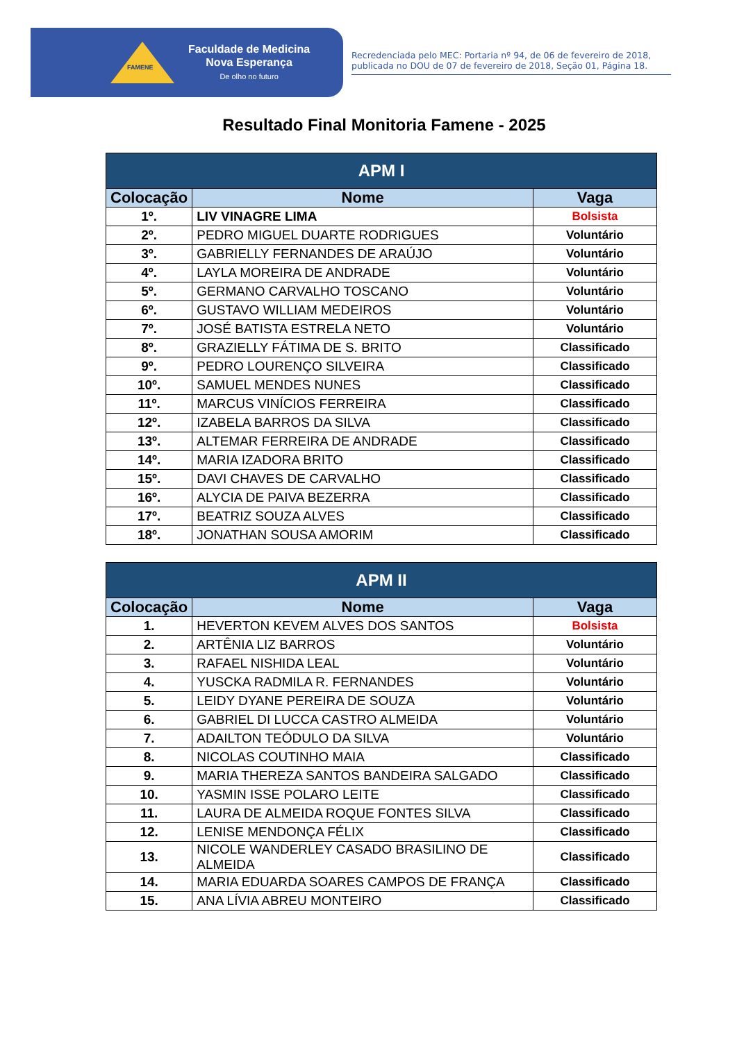FAMENE
Faculdade de Medicina
Nova Esperança
De olho no futuro
Recredenciada pelo MEC: Portaria nº 94, de 06 de fevereiro de 2018, publicada no DOU de 07 de fevereiro de 2018, Seção 01, Página 18.
Resultado Final Monitoria Famene - 2025
| APM I | | |
| --- | --- | --- |
| Colocação | Nome | Vaga |
| 1º. | LIV VINAGRE LIMA | Bolsista |
| 2º. | PEDRO MIGUEL DUARTE RODRIGUES | Voluntário |
| 3º. | GABRIELLY FERNANDES DE ARAÚJO | Voluntário |
| 4º. | LAYLA MOREIRA DE ANDRADE | Voluntário |
| 5º. | GERMANO CARVALHO TOSCANO | Voluntário |
| 6º. | GUSTAVO WILLIAM MEDEIROS | Voluntário |
| 7º. | JOSÉ BATISTA ESTRELA NETO | Voluntário |
| 8º. | GRAZIELLY FÁTIMA DE S. BRITO | Classificado |
| 9º. | PEDRO LOURENÇO SILVEIRA | Classificado |
| 10º. | SAMUEL MENDES NUNES | Classificado |
| 11º. | MARCUS VINÍCIOS FERREIRA | Classificado |
| 12º. | IZABELA BARROS DA SILVA | Classificado |
| 13º. | ALTEMAR FERREIRA DE ANDRADE | Classificado |
| 14º. | MARIA IZADORA BRITO | Classificado |
| 15º. | DAVI CHAVES DE CARVALHO | Classificado |
| 16º. | ALYCIA DE PAIVA BEZERRA | Classificado |
| 17º. | BEATRIZ SOUZA ALVES | Classificado |
| 18º. | JONATHAN SOUSA AMORIM | Classificado |
| APM II | | |
| --- | --- | --- |
| Colocação | Nome | Vaga |
| 1. | HEVERTON KEVEM ALVES DOS SANTOS | Bolsista |
| 2. | ARTÊNIA LIZ BARROS | Voluntário |
| 3. | RAFAEL NISHIDA LEAL | Voluntário |
| 4. | YUSCKA RADMILA R. FERNANDES | Voluntário |
| 5. | LEIDY DYANE PEREIRA DE SOUZA | Voluntário |
| 6. | GABRIEL DI LUCCA CASTRO ALMEIDA | Voluntário |
| 7. | ADAILTON TEÓDULO DA SILVA | Voluntário |
| 8. | NICOLAS COUTINHO MAIA | Classificado |
| 9. | MARIA THEREZA SANTOS BANDEIRA SALGADO | Classificado |
| 10. | YASMIN ISSE POLARO LEITE | Classificado |
| 11. | LAURA DE ALMEIDA ROQUE FONTES SILVA | Classificado |
| 12. | LENISE MENDONÇA FÉLIX | Classificado |
| 13. | NICOLE WANDERLEY CASADO BRASILINO DE ALMEIDA | Classificado |
| 14. | MARIA EDUARDA SOARES CAMPOS DE FRANÇA | Classificado |
| 15. | ANA LÍVIA ABREU MONTEIRO | Classificado |